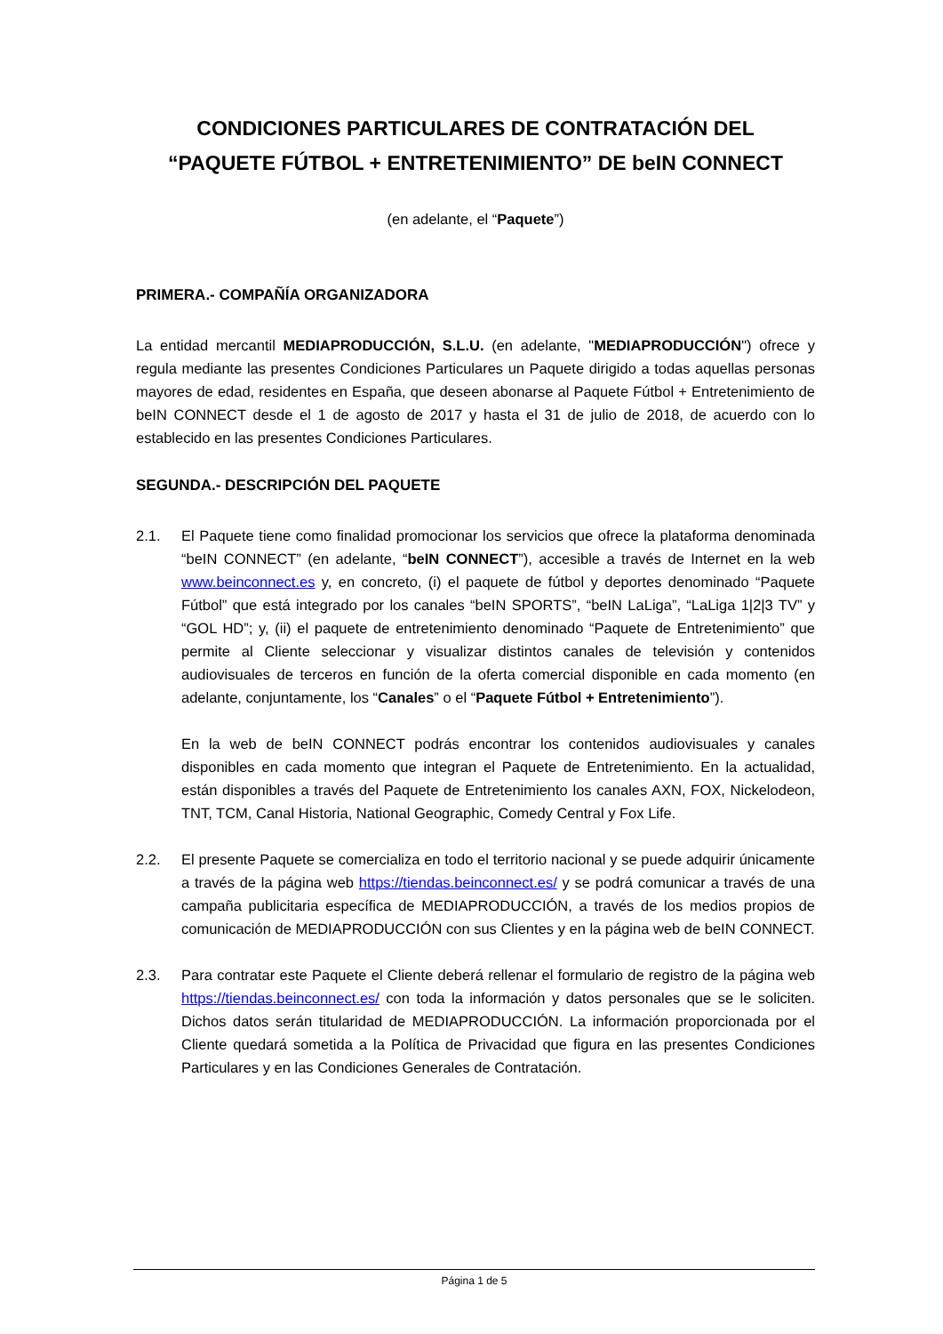CONDICIONES PARTICULARES DE CONTRATACIÓN DEL
“PAQUETE FÚTBOL + ENTRETENIMIENTO” DE beIN CONNECT
(en adelante, el “Paquete”)
PRIMERA.- COMPAÑÍA ORGANIZADORA
La entidad mercantil MEDIAPRODUCCIÓN, S.L.U. (en adelante, "MEDIAPRODUCCIÓN") ofrece y regula mediante las presentes Condiciones Particulares un Paquete dirigido a todas aquellas personas mayores de edad, residentes en España, que deseen abonarse al Paquete Fútbol + Entretenimiento de beIN CONNECT desde el 1 de agosto de 2017 y hasta el 31 de julio de 2018, de acuerdo con lo establecido en las presentes Condiciones Particulares.
SEGUNDA.- DESCRIPCIÓN DEL PAQUETE
2.1. El Paquete tiene como finalidad promocionar los servicios que ofrece la plataforma denominada “beIN CONNECT” (en adelante, “beIN CONNECT”), accesible a través de Internet en la web www.beinconnect.es y, en concreto, (i) el paquete de fútbol y deportes denominado “Paquete Fútbol” que está integrado por los canales “beIN SPORTS”, “beIN LaLiga”, “LaLiga 1|2|3 TV” y “GOL HD”; y, (ii) el paquete de entretenimiento denominado “Paquete de Entretenimiento” que permite al Cliente seleccionar y visualizar distintos canales de televisión y contenidos audiovisuales de terceros en función de la oferta comercial disponible en cada momento (en adelante, conjuntamente, los “Canales” o el “Paquete Fútbol + Entretenimiento”).
En la web de beIN CONNECT podrás encontrar los contenidos audiovisuales y canales disponibles en cada momento que integran el Paquete de Entretenimiento. En la actualidad, están disponibles a través del Paquete de Entretenimiento los canales AXN, FOX, Nickelodeon, TNT, TCM, Canal Historia, National Geographic, Comedy Central y Fox Life.
2.2. El presente Paquete se comercializa en todo el territorio nacional y se puede adquirir únicamente a través de la página web https://tiendas.beinconnect.es/ y se podrá comunicar a través de una campaña publicitaria específica de MEDIAPRODUCCIÓN, a través de los medios propios de comunicación de MEDIAPRODUCCIÓN con sus Clientes y en la página web de beIN CONNECT.
2.3. Para contratar este Paquete el Cliente deberá rellenar el formulario de registro de la página web https://tiendas.beinconnect.es/ con toda la información y datos personales que se le soliciten. Dichos datos serán titularidad de MEDIAPRODUCCIÓN. La información proporcionada por el Cliente quedará sometida a la Política de Privacidad que figura en las presentes Condiciones Particulares y en las Condiciones Generales de Contratación.
Página 1 de 5